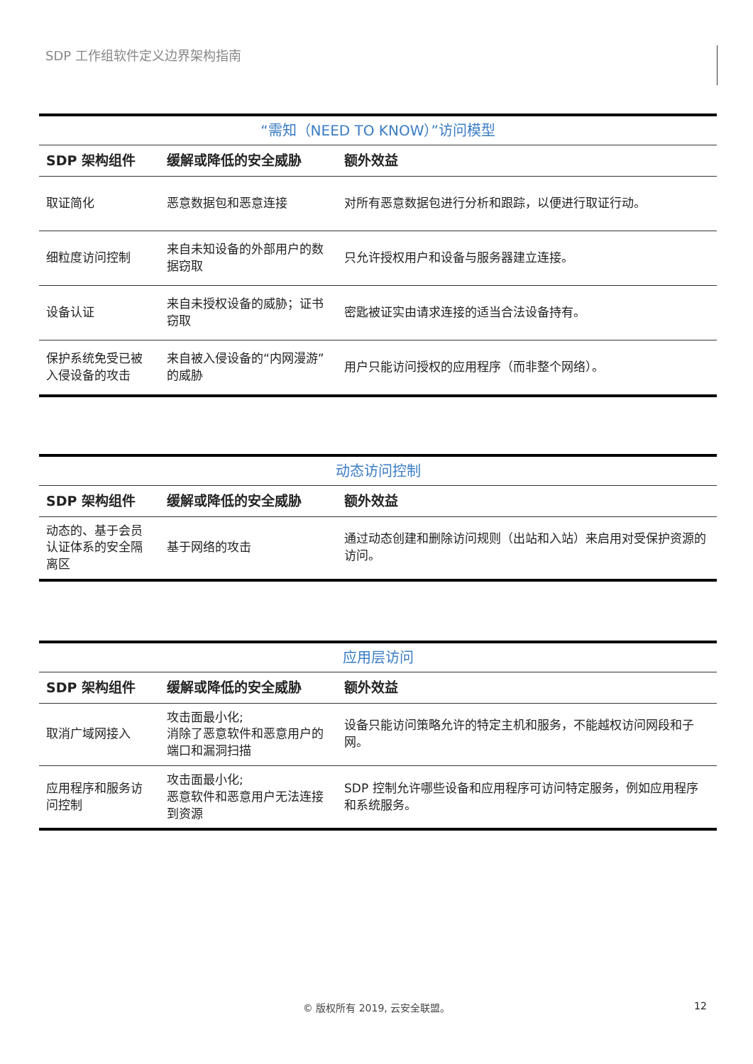SDP 工作组软件定义边界架构指南
| “需知（NEED TO KNOW）”访问模型 | | |
| --- | --- | --- |
| SDP 架构组件 | 缓解或降低的安全威胁 | 额外效益 |
| 取证简化 | 恶意数据包和恶意连接 | 对所有恶意数据包进行分析和跟踪，以便进行取证行动。 |
| 细粒度访问控制 | 来自未知设备的外部用户的数据窃取 | 只允许授权用户和设备与服务器建立连接。 |
| 设备认证 | 来自未授权设备的威胁；证书窃取 | 密匙被证实由请求连接的适当合法设备持有。 |
| 保护系统免受已被入侵设备的攻击 | 来自被入侵设备的“内网漫游”的威胁 | 用户只能访问授权的应用程序（而非整个网络）。 |
| 动态访问控制 | | |
| --- | --- | --- |
| SDP 架构组件 | 缓解或降低的安全威胁 | 额外效益 |
| 动态的、基于会员认证体系的安全隔离区 | 基于网络的攻击 | 通过动态创建和删除访问规则（出站和入站）来启用对受保护资源的访问。 |
| 应用层访问 | | |
| --- | --- | --- |
| SDP 架构组件 | 缓解或降低的安全威胁 | 额外效益 |
| 取消广域网接入 | 攻击面最小化; 消除了恶意软件和恶意用户的端口和漏洞扫描 | 设备只能访问策略允许的特定主机和服务，不能越权访问网段和子网。 |
| 应用程序和服务访问控制 | 攻击面最小化; 恶意软件和恶意用户无法连接到资源 | SDP 控制允许哪些设备和应用程序可访问特定服务，例如应用程序和系统服务。 |
© 版权所有 2019, 云安全联盟。 12